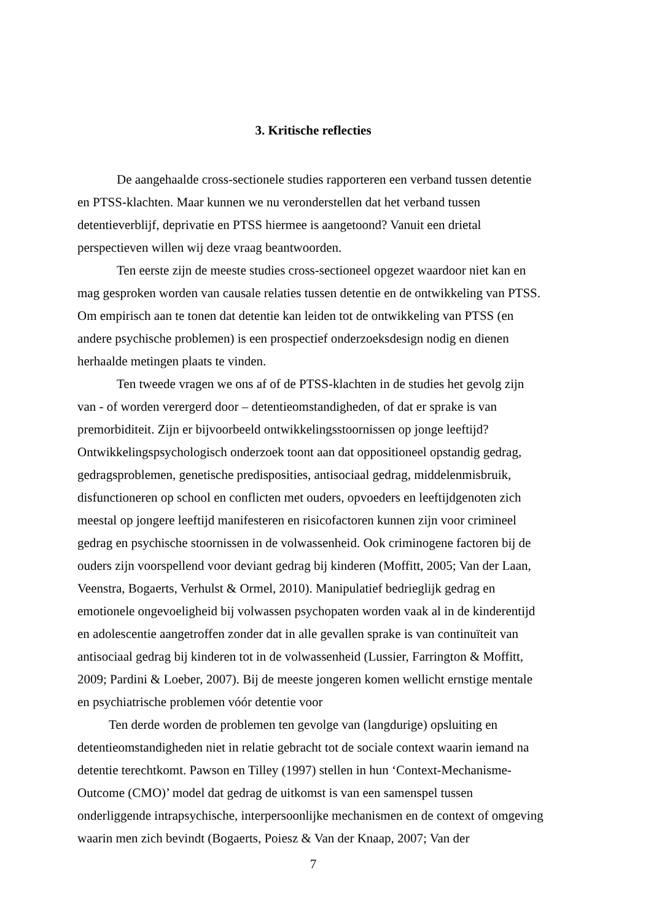3. Kritische reflecties
De aangehaalde cross-sectionele studies rapporteren een verband tussen detentie en PTSS-klachten. Maar kunnen we nu veronderstellen dat het verband tussen detentieverblijf, deprivatie en PTSS hiermee is aangetoond? Vanuit een drietal perspectieven willen wij deze vraag beantwoorden.
Ten eerste zijn de meeste studies cross-sectioneel opgezet waardoor niet kan en mag gesproken worden van causale relaties tussen detentie en de ontwikkeling van PTSS. Om empirisch aan te tonen dat detentie kan leiden tot de ontwikkeling van PTSS (en andere psychische problemen) is een prospectief onderzoeksdesign nodig en dienen herhaalde metingen plaats te vinden.
Ten tweede vragen we ons af of de PTSS-klachten in de studies het gevolg zijn van - of worden verergerd door – detentieomstandigheden, of dat er sprake is van premorbiditeit. Zijn er bijvoorbeeld ontwikkelingsstoornissen op jonge leeftijd? Ontwikkelingspsychologisch onderzoek toont aan dat oppositioneel opstandig gedrag, gedragsproblemen, genetische predisposities, antisociaal gedrag, middelenmisbruik, disfunctioneren op school en conflicten met ouders, opvoeders en leeftijdgenoten zich meestal op jongere leeftijd manifesteren en risicofactoren kunnen zijn voor crimineel gedrag en psychische stoornissen in de volwassenheid. Ook criminogene factoren bij de ouders zijn voorspellend voor deviant gedrag bij kinderen (Moffitt, 2005; Van der Laan, Veenstra, Bogaerts, Verhulst & Ormel, 2010). Manipulatief bedrieglijk gedrag en emotionele ongevoeligheid bij volwassen psychopaten worden vaak al in de kinderentijd en adolescentie aangetroffen zonder dat in alle gevallen sprake is van continuïteit van antisociaal gedrag bij kinderen tot in de volwassenheid (Lussier, Farrington & Moffitt, 2009; Pardini & Loeber, 2007). Bij de meeste jongeren komen wellicht ernstige mentale en psychiatrische problemen vóór detentie voor
Ten derde worden de problemen ten gevolge van (langdurige) opsluiting en detentieomstandigheden niet in relatie gebracht tot de sociale context waarin iemand na detentie terechtkomt. Pawson en Tilley (1997) stellen in hun ‘Context-Mechanisme-Outcome (CMO)’ model dat gedrag de uitkomst is van een samenspel tussen onderliggende intrapsychische, interpersoonlijke mechanismen en de context of omgeving waarin men zich bevindt (Bogaerts, Poiesz & Van der Knaap, 2007; Van der
7